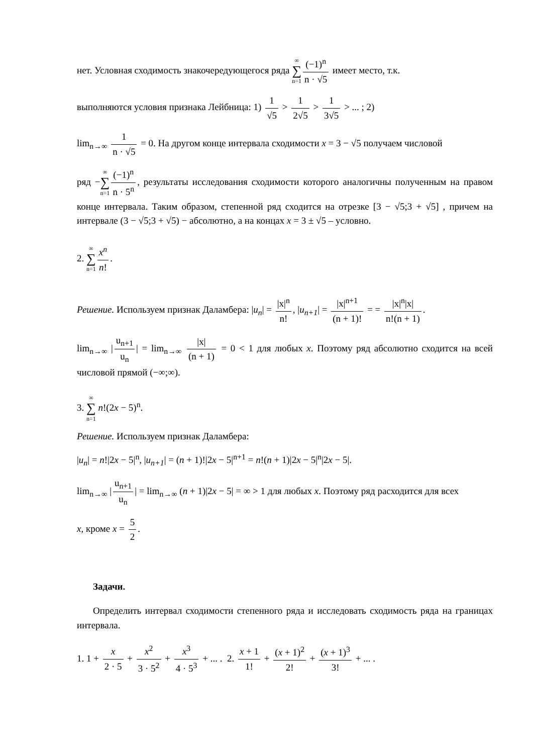нет. Условная сходимость знакочередующегося ряда ∞ ∑ n=1 (−1)<sup>n</sup> n · √5 имеет место, т.к.
выполняются условия признака Лейбница: 1) 1 √5 > 1 2√5 > 1 3√5 > ... ; 2)
lim<sub>n→∞</sub> 1 n · √5 = 0. На другом конце интервала сходимости x = 3 − √5 получаем числовой
ряд −∞ ∑ n=1 (−1)<sup>n</sup> n · 5<sup>n</sup>, результаты исследования сходимости которого аналогичны полученным на правом конце интервала. Таким образом, степенной ряд сходится на отрезке [3 − √5;3 + √5] , причем на интервале (3 − √5;3 + √5) − абсолютно, а на концах x = 3 ± √5 – условно.
2. ∞ ∑ n=1 x<sup>n</sup> n!.
Решение. Используем признак Даламбера: |u<sub>n</sub>| = |x|<sup>n</sup> n!, |u<sub>n+1</sub>| = |x|<sup>n+1</sup> (n + 1)! = = |x|<sup>n</sup>|x| n!(n + 1).
lim<sub>n→∞</sub> | u<sub>n+1</sub> u<sub>n</sub> | = lim<sub>n→∞</sub> |x| (n + 1) = 0 < 1 для любых x. Поэтому ряд абсолютно сходится на всей числовой прямой (−∞;∞).
3. ∞ ∑ n=1 n!(2x − 5)<sup>n</sup>.
Решение. Используем признак Даламбера:
|u<sub>n</sub>| = n!|2x − 5|<sup>n</sup>, |u<sub>n+1</sub>| = (n + 1)!|2x − 5|<sup>n+1</sup> = n!(n + 1)|2x − 5|<sup>n</sup>|2x − 5|.
lim<sub>n→∞</sub> | u<sub>n+1</sub> u<sub>n</sub> | = lim<sub>n→∞</sub> (n + 1)|2x − 5| = ∞ > 1 для любых x. Поэтому ряд расходится для всех
x, кроме x = 5 2.
Задачи.
Определить интервал сходимости степенного ряда и исследовать сходимость ряда на границах интервала.
1. 1 + x 2 · 5 + x<sup>2</sup> 3 · 5<sup>2</sup> + x<sup>3</sup> 4 · 5<sup>3</sup> + ... . 2. x + 1 1! + (x + 1)<sup>2</sup> 2! + (x + 1)<sup>3</sup> 3! + ... .